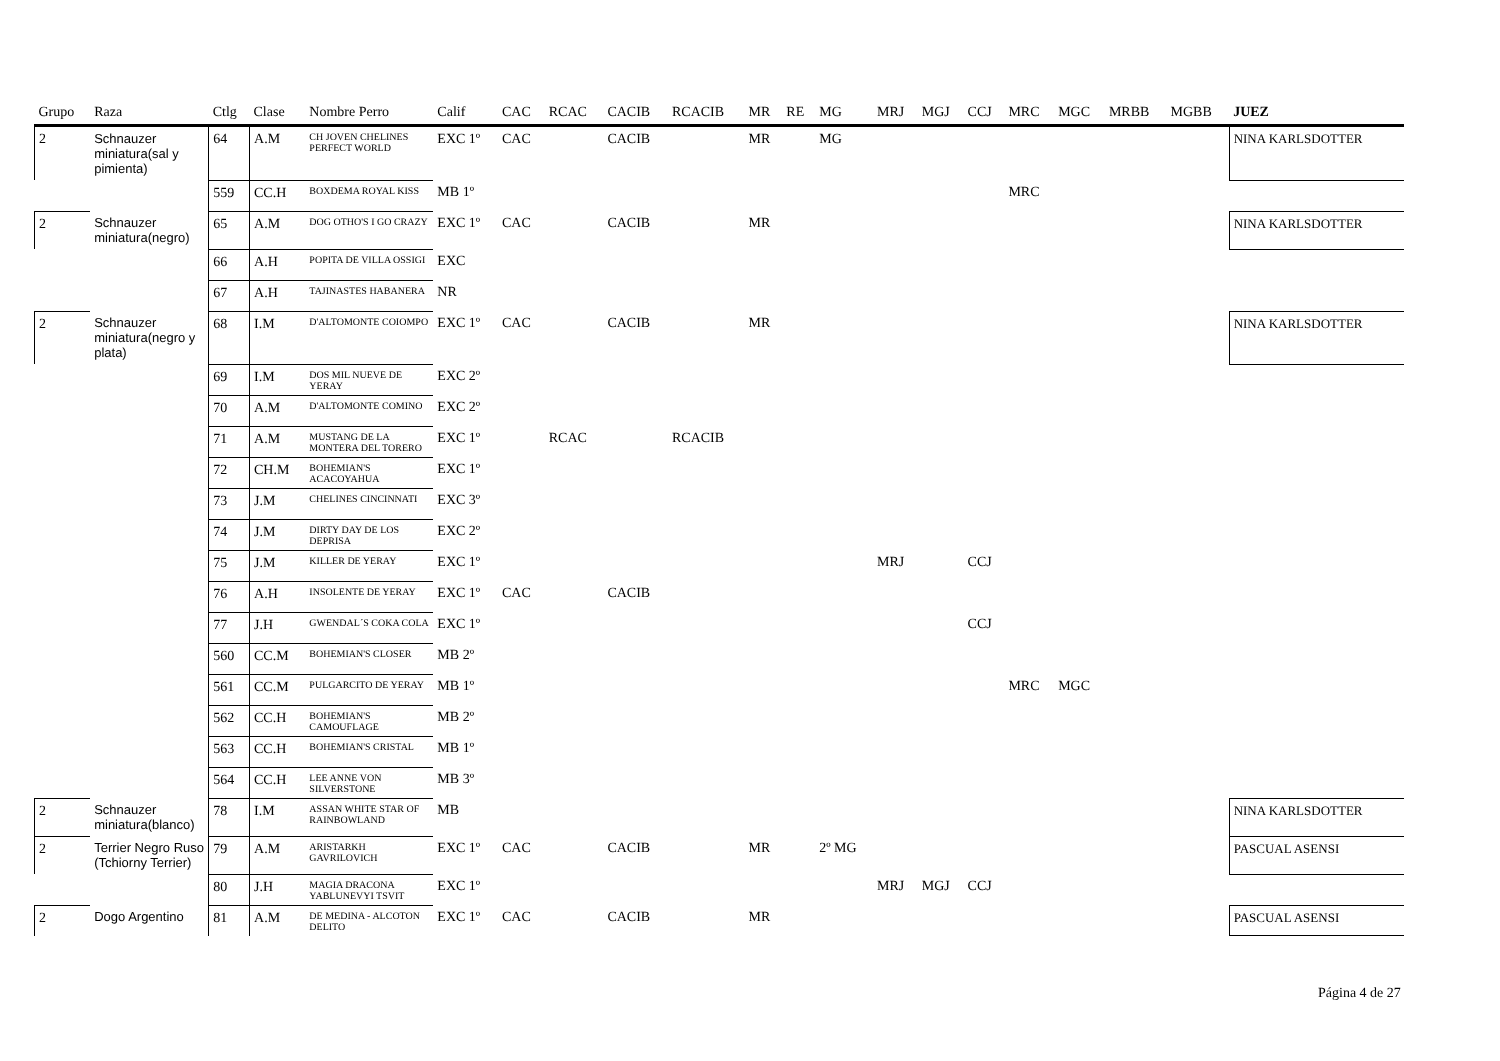| Grupo | Raza | Ctlg | Clase | Nombre Perro | Calif | CAC | RCAC | CACIB | RCACIB | MR | RE | MG | MRJ | MGJ | CCJ | MRC | MGC | MRBB | MGBB | JUEZ |
| --- | --- | --- | --- | --- | --- | --- | --- | --- | --- | --- | --- | --- | --- | --- | --- | --- | --- | --- | --- | --- |
| 2 | Schnauzer miniatura(sal y pimienta) | 64 | A.M | CH JOVEN CHELINES PERFECT WORLD | EXC 1º | CAC | | CACIB | | MR | | MG | | | | | | | | NINA KARLSDOTTER |
| | | 559 | CC.H | BOXDEMA ROYAL KISS | MB 1º | | | | | | | | | | | MRC | | | | |
| 2 | Schnauzer miniatura(negro) | 65 | A.M | DOG OTHO'S I GO CRAZY | EXC 1º | CAC | | CACIB | | MR | | | | | | | | | | NINA KARLSDOTTER |
| | | 66 | A.H | POPITA DE VILLA OSSIGI | EXC | | | | | | | | | | | | | | | |
| | | 67 | A.H | TAJINASTES HABANERA | NR | | | | | | | | | | | | | | | |
| 2 | Schnauzer miniatura(negro y plata) | 68 | I.M | D'ALTOMONTE COIOMPO | EXC 1º | CAC | | CACIB | | MR | | | | | | | | | | NINA KARLSDOTTER |
| | | 69 | I.M | DOS MIL NUEVE DE YERAY | EXC 2º | | | | | | | | | | | | | | | |
| | | 70 | A.M | D'ALTOMONTE COMINO | EXC 2º | | | | | | | | | | | | | | | |
| | | 71 | A.M | MUSTANG DE LA MONTERA DEL TORERO | EXC 1º | | RCAC | | RCACIB | | | | | | | | | | | |
| | | 72 | CH.M | BOHEMIAN'S ACACOYAHUA | EXC 1º | | | | | | | | | | | | | | | |
| | | 73 | J.M | CHELINES CINCINNATI | EXC 3º | | | | | | | | | | | | | | | |
| | | 74 | J.M | DIRTY DAY DE LOS DEPRISA | EXC 2º | | | | | | | | | | | | | | | |
| | | 75 | J.M | KILLER DE YERAY | EXC 1º | | | | | | | | MRJ | | CCJ | | | | | |
| | | 76 | A.H | INSOLENTE DE YERAY | EXC 1º | CAC | | CACIB | | | | | | | | | | | | |
| | | 77 | J.H | GWENDAL´S COKA COLA | EXC 1º | | | | | | | | | | CCJ | | | | | |
| | | 560 | CC.M | BOHEMIAN'S CLOSER | MB 2º | | | | | | | | | | | | | | | |
| | | 561 | CC.M | PULGARCITO DE YERAY | MB 1º | | | | | | | | | | | MRC | MGC | | | |
| | | 562 | CC.H | BOHEMIAN'S CAMOUFLAGE | MB 2º | | | | | | | | | | | | | | | |
| | | 563 | CC.H | BOHEMIAN'S CRISTAL | MB 1º | | | | | | | | | | | | | | | |
| | | 564 | CC.H | LEE ANNE VON SILVERSTONE | MB 3º | | | | | | | | | | | | | | | |
| 2 | Schnauzer miniatura(blanco) | 78 | I.M | ASSAN WHITE STAR OF RAINBOWLAND | MB | | | | | | | | | | | | | | | NINA KARLSDOTTER |
| 2 | Terrier Negro Ruso (Tchiorny Terrier) | 79 | A.M | ARISTARKH GAVRILOVICH | EXC 1º | CAC | | CACIB | | MR | | 2º MG | | | | | | | | PASCUAL ASENSI |
| | | 80 | J.H | MAGIA DRACONA YABLUNEVYI TSVIT | EXC 1º | | | | | | | | MRJ | MGJ | CCJ | | | | | |
| 2 | Dogo Argentino | 81 | A.M | DE MEDINA - ALCOTON DELITO | EXC 1º | CAC | | CACIB | | MR | | | | | | | | | | PASCUAL ASENSI |
Página 4 de 27